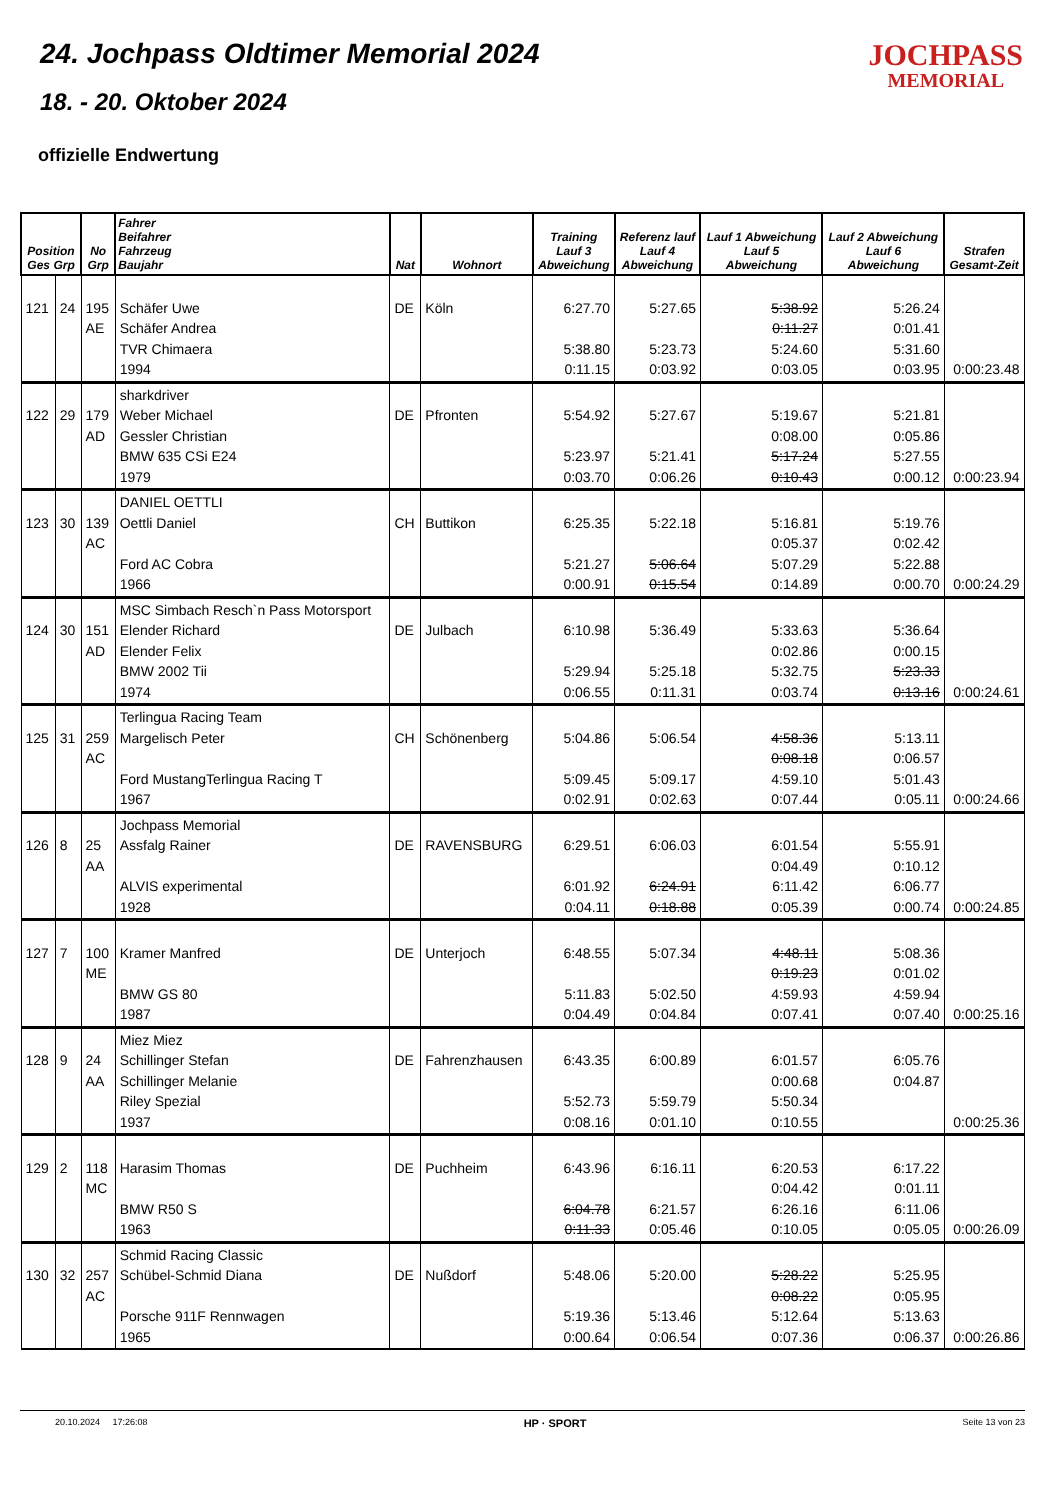24. Jochpass Oldtimer Memorial 2024
18. - 20. Oktober 2024
offizielle Endwertung
JOCHPASS
MEMORIAL
| Position Ges Grp | | No Grp | Fahrer Beifahrer Fahrzeug Baujahr | Nat | Wohnort | Training Lauf 3 Abweichung | Referenz lauf Lauf 4 Abweichung | Lauf 1 Abweichung Lauf 5 Abweichung | Lauf 2 Abweichung Lauf 6 Abweichung | Strafen Gesamt-Zeit |
| --- | --- | --- | --- | --- | --- | --- | --- | --- | --- | --- |
| 121 | 24 | 195 AE | Schäfer Uwe Schäfer Andrea TVR Chimaera 1994 | DE | Köln | 6:27.70 5:38.80 0:11.15 | 5:27.65 5:23.73 0:03.92 | 5:38.92 0:11.27 5:24.60 0:03.05 | 5:26.24 0:01.41 5:31.60 0:03.95 | 0:00:23.48 |
| 122 | 29 | 179 AD | sharkdriver Weber Michael Gessler Christian BMW 635 CSi E24 1979 | DE | Pfronten | 5:54.92 5:23.97 0:03.70 | 5:27.67 5:21.41 0:06.26 | 5:19.67 0:08.00 5:17.24 0:10.43 | 5:21.81 0:05.86 5:27.55 0:00.12 | 0:00:23.94 |
| 123 | 30 | 139 AC | DANIEL OETTLI Oettli Daniel Ford AC Cobra 1966 | CH | Buttikon | 6:25.35 5:21.27 0:00.91 | 5:22.18 5:06.64 0:15.54 | 5:16.81 0:05.37 5:07.29 0:14.89 | 5:19.76 0:02.42 5:22.88 0:00.70 | 0:00:24.29 |
| 124 | 30 | 151 AD | MSC Simbach Resch`n Pass Motorsport Elender Richard Elender Felix BMW 2002 Tii 1974 | DE | Julbach | 6:10.98 5:29.94 0:06.55 | 5:36.49 5:25.18 0:11.31 | 5:33.63 0:02.86 5:32.75 0:03.74 | 5:36.64 0:00.15 5:23.33 0:13.16 | 0:00:24.61 |
| 125 | 31 | 259 AC | Terlingua Racing Team Margelisch Peter Ford MustangTerlingua Racing T 1967 | CH | Schönenberg | 5:04.86 5:09.45 0:02.91 | 5:06.54 5:09.17 0:02.63 | 4:58.36 0:08.18 4:59.10 0:07.44 | 5:13.11 0:06.57 5:01.43 0:05.11 | 0:00:24.66 |
| 126 | 8 | 25 AA | Jochpass Memorial Assfalg Rainer ALVIS experimental 1928 | DE | RAVENSBURG | 6:29.51 6:01.92 0:04.11 | 6:06.03 6:24.91 0:18.88 | 6:01.54 0:04.49 6:11.42 0:05.39 | 5:55.91 0:10.12 6:06.77 0:00.74 | 0:00:24.85 |
| 127 | 7 | 100 ME | Kramer Manfred BMW GS 80 1987 | DE | Unterjoch | 6:48.55 5:11.83 0:04.49 | 5:07.34 5:02.50 0:04.84 | 4:48.11 0:19.23 4:59.93 0:07.41 | 5:08.36 0:01.02 4:59.94 0:07.40 | 0:00:25.16 |
| 128 | 9 | 24 AA | Miez Miez Schillinger Stefan Schillinger Melanie Riley Spezial 1937 | DE | Fahrenzhausen | 6:43.35 5:52.73 0:08.16 | 6:00.89 5:59.79 0:01.10 | 6:01.57 0:00.68 5:50.34 0:10.55 | 6:05.76 0:04.87 | 0:00:25.36 |
| 129 | 2 | 118 MC | Harasim Thomas BMW R50 S 1963 | DE | Puchheim | 6:43.96 6:04.78 0:11.33 | 6:16.11 6:21.57 0:05.46 | 6:20.53 0:04.42 6:26.16 0:10.05 | 6:17.22 0:01.11 6:11.06 0:05.05 | 0:00:26.09 |
| 130 | 32 | 257 AC | Schmid Racing Classic Schübel-Schmid Diana Porsche 911F Rennwagen 1965 | DE | Nußdorf | 5:48.06 5:19.36 0:00.64 | 5:20.00 5:13.46 0:06.54 | 5:28.22 0:08.22 5:12.64 0:07.36 | 5:25.95 0:05.95 5:13.63 0:06.37 | 0:00:26.86 |
20.10.2024 17:26:08 HP · SPORT Seite 13 von 23